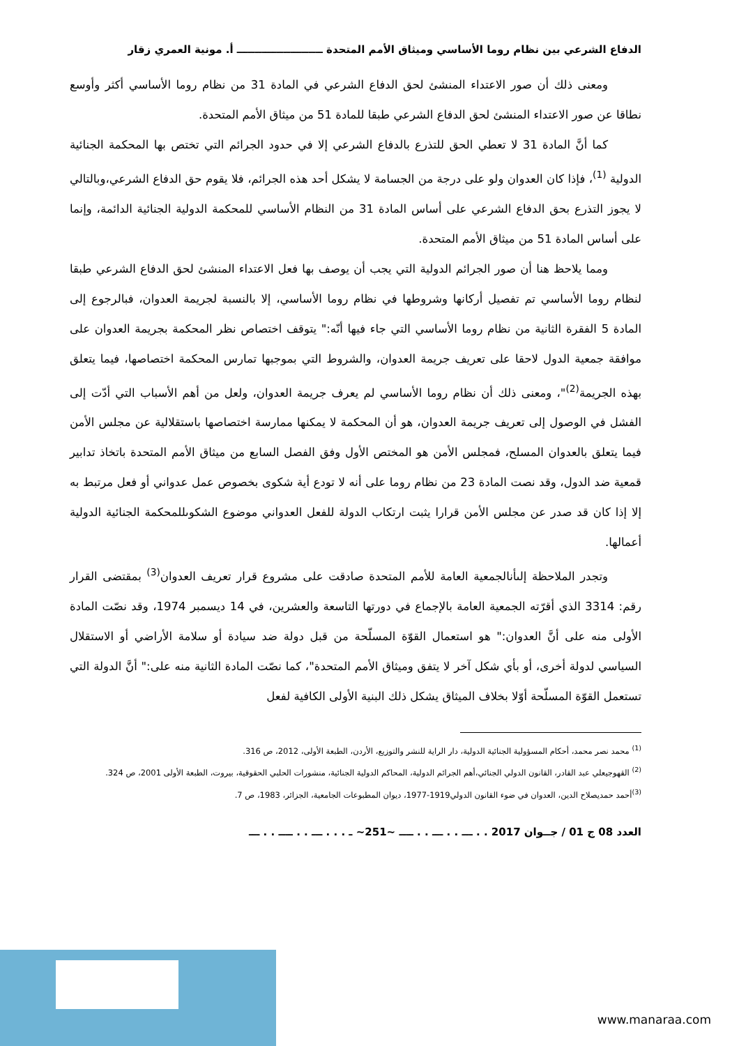الدفاع الشرعي بين نظام روما الأساسي وميثاق الأمم المتحدة ــــــــــــــــــــــــ أ. مونية العمري زقار
ومعنى ذلك أن صور الاعتداء المنشئ لحق الدفاع الشرعي في المادة 31 من نظام روما الأساسي أكثر وأوسع نطاقا عن صور الاعتداء المنشئ لحق الدفاع الشرعي طبقا للمادة 51 من ميثاق الأمم المتحدة.
كما أنَّ المادة 31 لا تعطي الحق للتذرع بالدفاع الشرعي إلا في حدود الجرائم التي تختص بها المحكمة الجنائية الدولية <sup>(1)</sup>، فإذا كان العدوان ولو على درجة من الجسامة لا يشكل أحد هذه الجرائم، فلا يقوم حق الدفاع الشرعي،وبالتالي لا يجوز التذرع بحق الدفاع الشرعي على أساس المادة 31 من النظام الأساسي للمحكمة الدولية الجنائية الدائمة، وإنما على أساس المادة 51 من ميثاق الأمم المتحدة.
ومما يلاحظ هنا أن صور الجرائم الدولية التي يجب أن يوصف بها فعل الاعتداء المنشئ لحق الدفاع الشرعي طبقا لنظام روما الأساسي تم تفصيل أركانها وشروطها في نظام روما الأساسي، إلا بالنسبة لجريمة العدوان، فبالرجوع إلى المادة 5 الفقرة الثانية من نظام روما الأساسي التي جاء فيها أنّه:" يتوقف اختصاص نظر المحكمة بجريمة العدوان على موافقة جمعية الدول لاحقا على تعريف جريمة العدوان، والشروط التي بموجبها تمارس المحكمة اختصاصها، فيما يتعلق بهذه الجريمة<sup>(2)</sup>"، ومعنى ذلك أن نظام روما الأساسي لم يعرف جريمة العدوان، ولعل من أهم الأسباب التي أدّت إلى الفشل في الوصول إلى تعريف جريمة العدوان، هو أن المحكمة لا يمكنها ممارسة اختصاصها باستقلالية عن مجلس الأمن فيما يتعلق بالعدوان المسلح، فمجلس الأمن هو المختص الأول وفق الفصل السابع من ميثاق الأمم المتحدة باتخاذ تدابير قمعية ضد الدول، وقد نصت المادة 23 من نظام روما على أنه لا تودع أية شكوى بخصوص عمل عدواني أو فعل مرتبط به إلا إذا كان قد صدر عن مجلس الأمن قرارا يثبت ارتكاب الدولة للفعل العدواني موضوع الشكوىللمحكمة الجنائية الدولية أعمالها.
وتجدر الملاحظة إلىأنالجمعية العامة للأمم المتحدة صادقت على مشروع قرار تعريف العدوان<sup>(3)</sup> بمقتضى القرار رقم: 3314 الذي أقرّته الجمعية العامة بالإجماع في دورتها التاسعة والعشرين، في 14 ديسمبر 1974، وقد نصّت المادة الأولى منه على أنَّ العدوان:" هو استعمال القوّة المسلّحة من قبل دولة ضد سيادة أو سلامة الأراضي أو الاستقلال السياسي لدولة أخرى، أو بأي شكل آخر لا يتفق وميثاق الأمم المتحدة"، كما نصّت المادة الثانية منه على:" أنَّ الدولة التي تستعمل القوّة المسلّحة أوّلا بخلاف الميثاق يشكل ذلك البنية الأولى الكافية لفعل
<sup>(1)</sup> محمد نصر محمد، أحكام المسؤولية الجنائية الدولية، دار الراية للنشر والتوزيع، الأردن، الطبعة الأولى، 2012، ص 316.
<sup>(2)</sup> القهوجيعلي عبد القادر، القانون الدولي الجنائي،أهم الجرائم الدولية، المحاكم الدولية الجنائية، منشورات الحلبي الحقوقية، بيروت، الطبعة الأولى 2001، ص 324.
<sup>(3)</sup> أحمد حمديصلاح الدين، العدوان في ضوء القانون الدولي1919-1977، ديوان المطبوعات الجامعية، الجزائر، 1983، ص 7.
العدد 08 ج 01 / جــوان 2017 . . ـــ . . ـــ . . ــــ ~251~ ـ . . . ـــ . . ــــ . . ـــ
www.manaraa.com